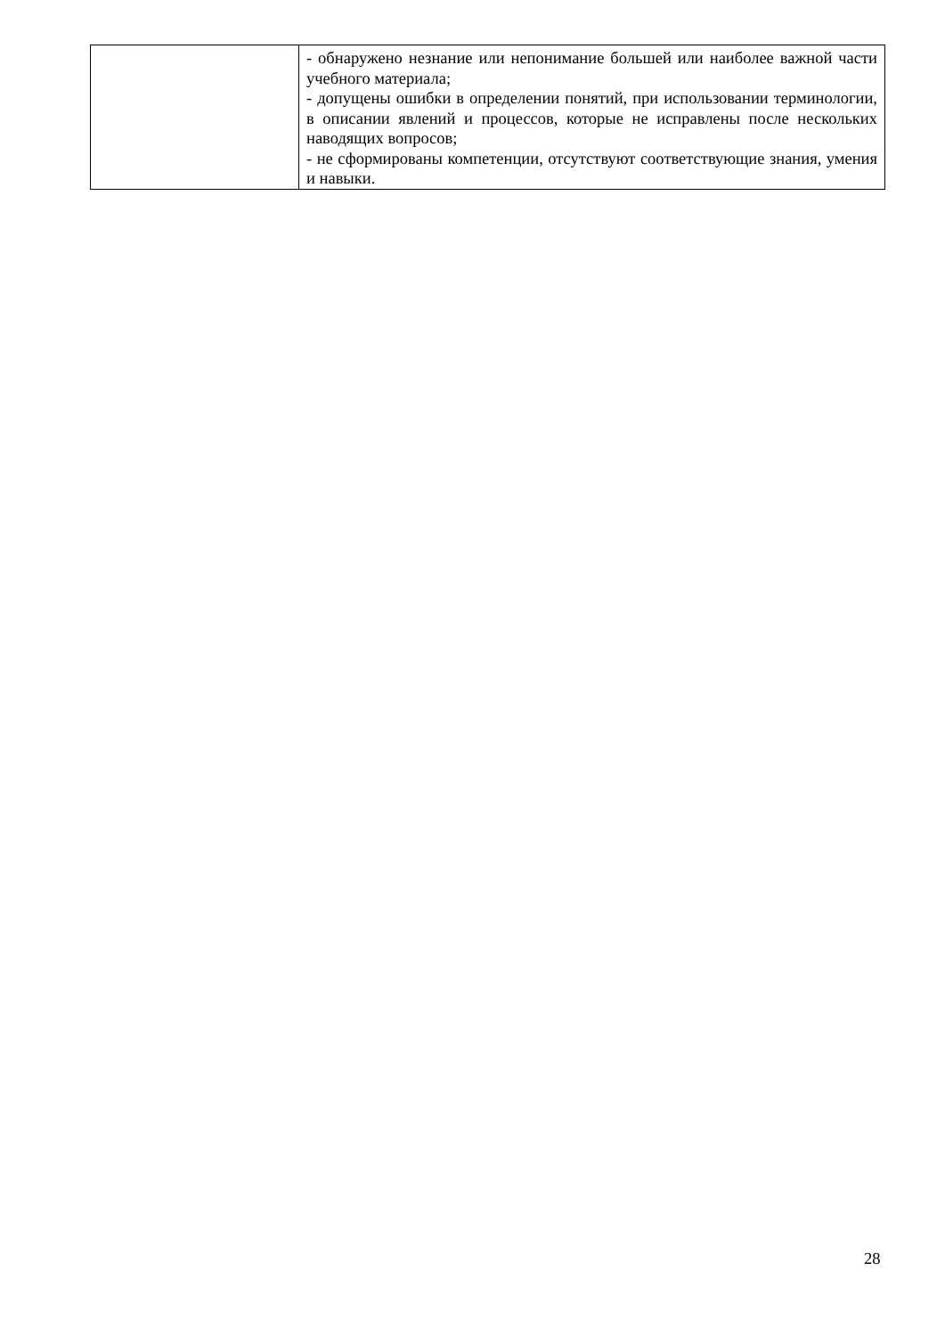| | - обнаружено незнание или непонимание большей или наиболее важной части учебного материала; - допущены ошибки в определении понятий, при использовании терминологии, в описании явлений и процессов, которые не исправлены после нескольких наводящих вопросов; - не сформированы компетенции, отсутствуют соответствующие знания, умения и навыки. |
28